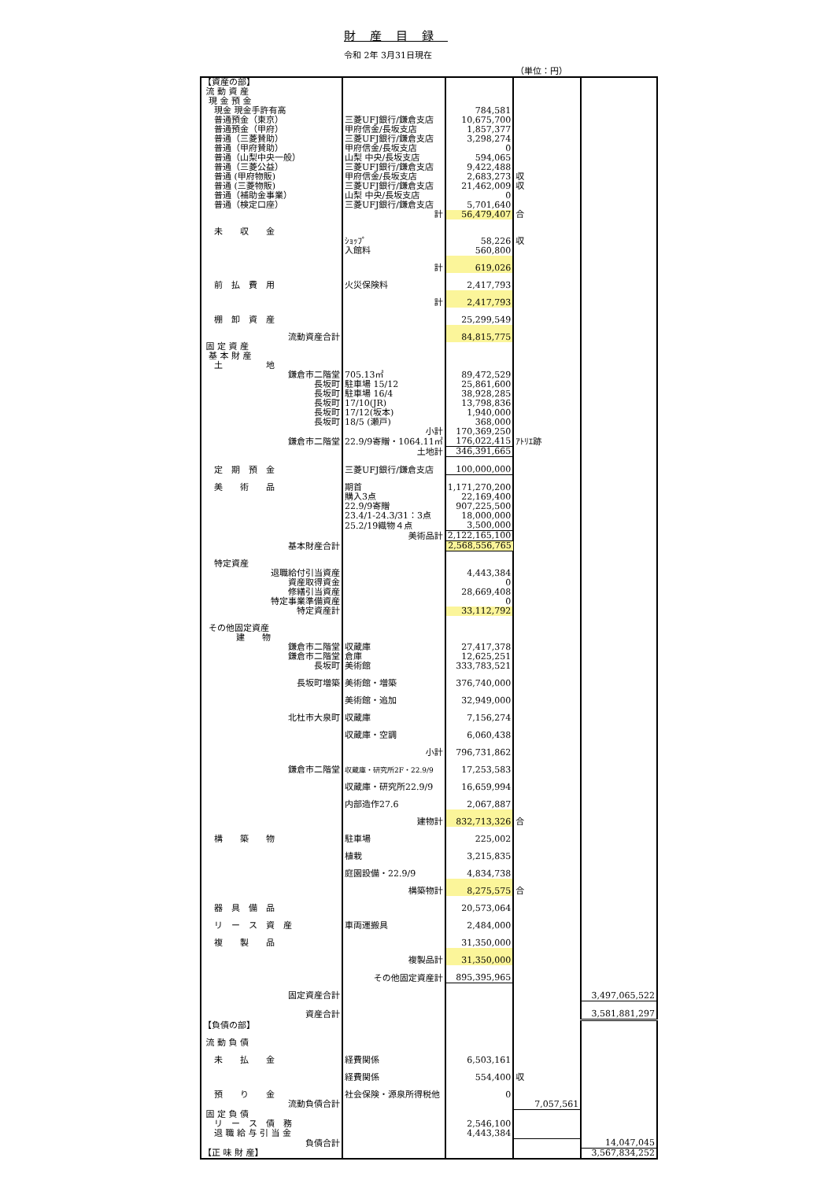財産目録
令和 2年 3月31日現在
（単位：円）
| 【資産の部】 | | | | |
| 流 動 資 産 | | | | |
| 現 金 預 金 | | | | |
| 現金 現金手許有高 | | 784,581 | | |
| 普通預金（東京） | 三菱UFJ銀行/鎌倉支店 | 10,675,700 | | |
| 普通預金（甲府） | 甲府信金/長坂支店 | 1,857,377 | | |
| 普通（三菱賛助） | 三菱UFJ銀行/鎌倉支店 | 3,298,274 | | |
| 普通（甲府賛助） | 甲府信金/長坂支店 | 0 | | |
| 普通（山梨中央一般） | 山梨 中央/長坂支店 | 594,065 | | |
| 普通（三菱公益） | 三菱UFJ銀行/鎌倉支店 | 9,422,488 | | |
| 普通 (甲府物販) | 甲府信金/長坂支店 | 2,683,273 | 収 | |
| 普通 (三菱物販) | 三菱UFJ銀行/鎌倉支店 | 21,462,009 | 収 | |
| 普通（補助金事業） | 山梨 中央/長坂支店 | 0 | | |
| 普通（検定口座） | 三菱UFJ銀行/鎌倉支店 | 5,701,640 | | |
| | 計 | 56,479,407 | 合 | |
| 未 収 金 | | | | |
| | ｼｮｯﾌﾟ | 58,226 | 収 | |
| | 入館料 | 560,800 | | |
| | 計 | 619,026 | | |
| 前 払 費 用 | 火災保険料 | 2,417,793 | | |
| | 計 | 2,417,793 | | |
| 棚 卸 資 産 | | 25,299,549 | | |
| 流動資産合計 | | 84,815,775 | | |
| 固 定 資 産 | | | | |
| 基 本 財 産 | | | | |
| 土 地 | | | | |
| 鎌倉市二階堂 | 705.13㎡ | 89,472,529 | | |
| 長坂町 | 駐車場 15/12 | 25,861,600 | | |
| 長坂町 | 駐車場 16/4 | 38,928,285 | | |
| 長坂町 | 17/10(JR) | 13,798,836 | | |
| 長坂町 | 17/12(坂本) | 1,940,000 | | |
| 長坂町 | 18/5 (瀬戸) | 368,000 | | |
| | 小計 | 170,369,250 | | |
| 鎌倉市二階堂 | 22.9/9寄贈・1064.11㎡ | 176,022,415 | ｱﾄﾘｴ跡 | |
| | 土地計 | 346,391,665 | | |
| 定 期 預 金 | 三菱UFJ銀行/鎌倉支店 | 100,000,000 | | |
| 美 術 品 | 期首 | 1,171,270,200 | | |
| | 購入3点 | 22,169,400 | | |
| | 22.9/9寄贈 | 907,225,500 | | |
| | 23.4/1-24.3/31：3点 | 18,000,000 | | |
| | 25.2/19織物４点 | 3,500,000 | | |
| | 美術品計 | 2,122,165,100 | | |
| 基本財産合計 | | 2,568,556,765 | | |
| 特定資産 | | | | |
| 退職給付引当資産 | | 4,443,384 | | |
| 資産取得資金 | | 0 | | |
| 修繕引当資産 | | 28,669,408 | | |
| 特定事業準備資産 | | 0 | | |
| 特定資産計 | | 33,112,792 | | |
| その他固定資産 | | | | |
| 建 物 | | | | |
| 鎌倉市二階堂 | 収蔵庫 | 27,417,378 | | |
| 鎌倉市二階堂 | 倉庫 | 12,625,251 | | |
| 長坂町 | 美術館 | 333,783,521 | | |
| 長坂町増築 | 美術館・増築 | 376,740,000 | | |
| | 美術館・追加 | 32,949,000 | | |
| 北杜市大泉町 | 収蔵庫 | 7,156,274 | | |
| | 収蔵庫・空調 | 6,060,438 | | |
| | 小計 | 796,731,862 | | |
| 鎌倉市二階堂 | 収蔵庫・研究所2F・22.9/9 | 17,253,583 | | |
| | 収蔵庫・研究所22.9/9 | 16,659,994 | | |
| | 内部造作27.6 | 2,067,887 | | |
| | 建物計 | 832,713,326 | 合 | |
| 構 築 物 | 駐車場 | 225,002 | | |
| | 植栽 | 3,215,835 | | |
| | 庭園設備・22.9/9 | 4,834,738 | | |
| | 構築物計 | 8,275,575 | 合 | |
| 器 具 備 品 | | 20,573,064 | | |
| リ ー ス 資 産 | 車両運搬具 | 2,484,000 | | |
| 複 製 品 | | 31,350,000 | | |
| | 複製品計 | 31,350,000 | | |
| | その他固定資産計 | 895,395,965 | | |
| 固定資産合計 | | | | 3,497,065,522 |
| 資産合計 | | | | 3,581,881,297 |
| 【負債の部】 | | | | |
| 流 動 負 債 | | | | |
| 未 払 金 | 経費関係 | 6,503,161 | | |
| | 経費関係 | 554,400 | 収 | |
| 預 り 金 | 社会保険・源泉所得税他 | 0 | | |
| 流動負債合計 | | | 7,057,561 | |
| 固 定 負 債 | | | | |
| リ ー ス 債 務 | | 2,546,100 | | |
| 退 職 給 与 引 当 金 | | 4,443,384 | | |
| 負債合計 | | | | 14,047,045 |
| 【正 味 財 産】 | | | | 3,567,834,252 |